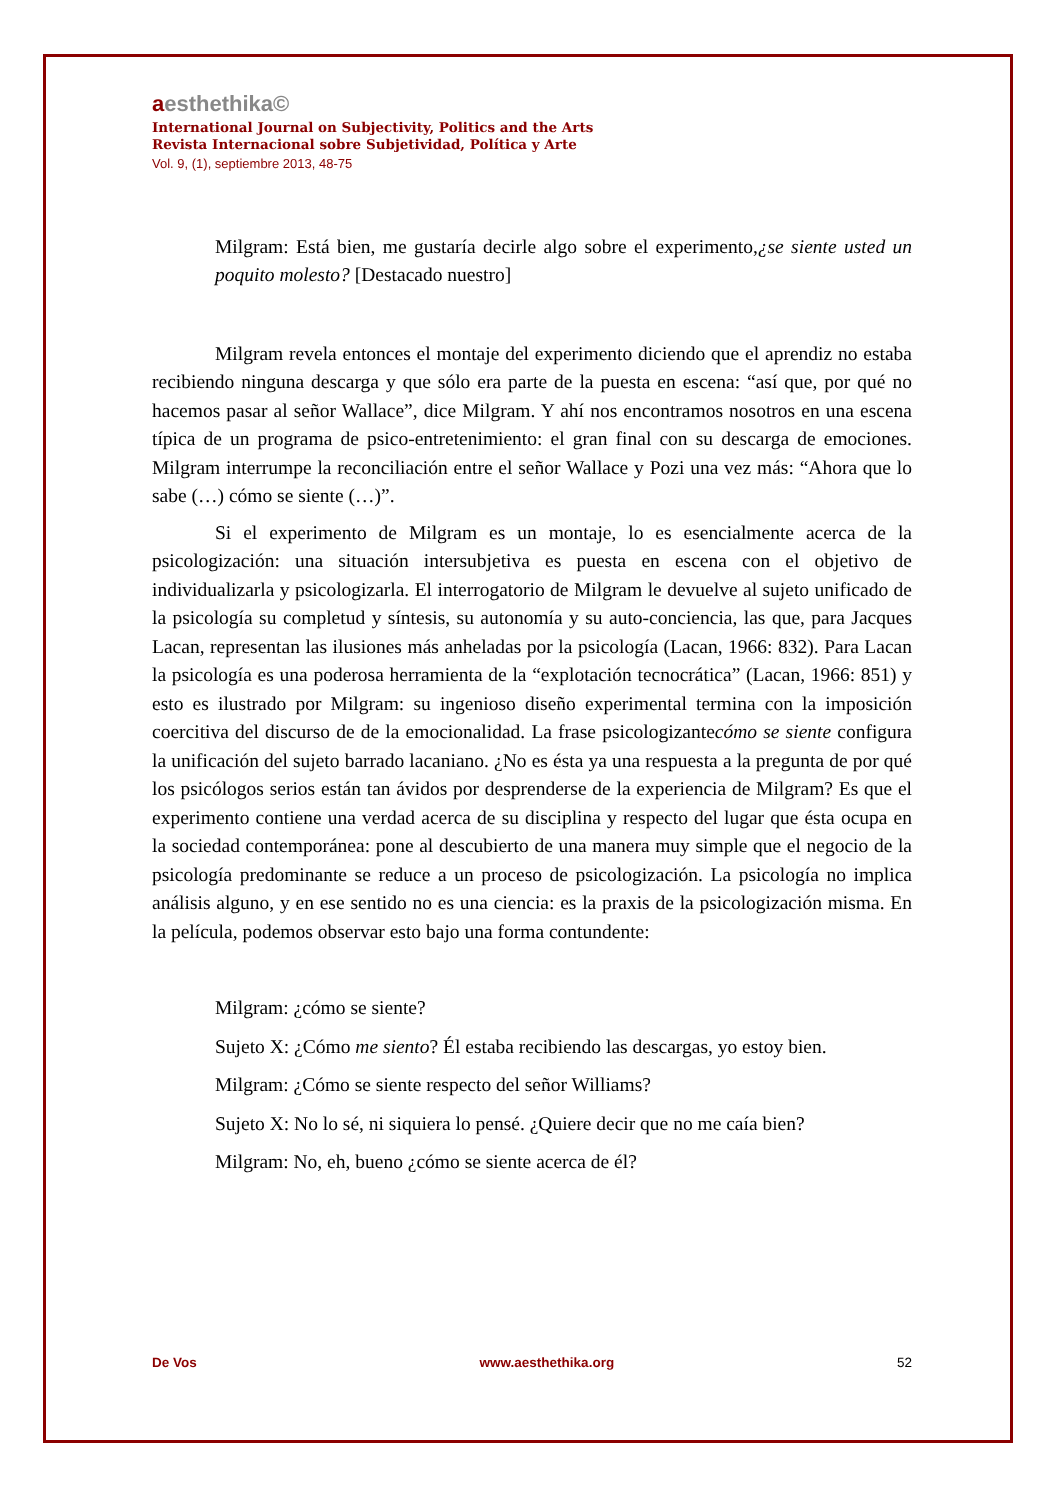aesthethika©
International Journal on Subjectivity, Politics and the Arts
Revista Internacional sobre Subjetividad, Política y Arte
Vol. 9, (1), septiembre 2013, 48-75
Milgram: Está bien, me gustaría decirle algo sobre el experimento,¿se siente usted un poquito molesto? [Destacado nuestro]
Milgram revela entonces el montaje del experimento diciendo que el aprendiz no estaba recibiendo ninguna descarga y que sólo era parte de la puesta en escena: “así que, por qué no hacemos pasar al señor Wallace”, dice Milgram. Y ahí nos encontramos nosotros en una escena típica de un programa de psico-entretenimiento: el gran final con su descarga de emociones. Milgram interrumpe la reconciliación entre el señor Wallace y Pozi una vez más: “Ahora que lo sabe (…) cómo se siente (…)”.
Si el experimento de Milgram es un montaje, lo es esencialmente acerca de la psicologización: una situación intersubjetiva es puesta en escena con el objetivo de individualizarla y psicologizarla. El interrogatorio de Milgram le devuelve al sujeto unificado de la psicología su completud y síntesis, su autonomía y su auto-conciencia, las que, para Jacques Lacan, representan las ilusiones más anheladas por la psicología (Lacan, 1966: 832). Para Lacan la psicología es una poderosa herramienta de la “explotación tecnocrática” (Lacan, 1966: 851) y esto es ilustrado por Milgram: su ingenioso diseño experimental termina con la imposición coercitiva del discurso de de la emocionalidad. La frase psicologizantecómo se siente configura la unificación del sujeto barrado lacaniano. ¿No es ésta ya una respuesta a la pregunta de por qué los psicólogos serios están tan ávidos por desprenderse de la experiencia de Milgram? Es que el experimento contiene una verdad acerca de su disciplina y respecto del lugar que ésta ocupa en la sociedad contemporánea: pone al descubierto de una manera muy simple que el negocio de la psicología predominante se reduce a un proceso de psicologización. La psicología no implica análisis alguno, y en ese sentido no es una ciencia: es la praxis de la psicologización misma. En la película, podemos observar esto bajo una forma contundente:
Milgram: ¿cómo se siente?
Sujeto X: ¿Cómo me siento? Él estaba recibiendo las descargas, yo estoy bien.
Milgram: ¿Cómo se siente respecto del señor Williams?
Sujeto X: No lo sé, ni siquiera lo pensé. ¿Quiere decir que no me caía bien?
Milgram: No, eh, bueno ¿cómo se siente acerca de él?
De Vos www.aesthethika.org 52